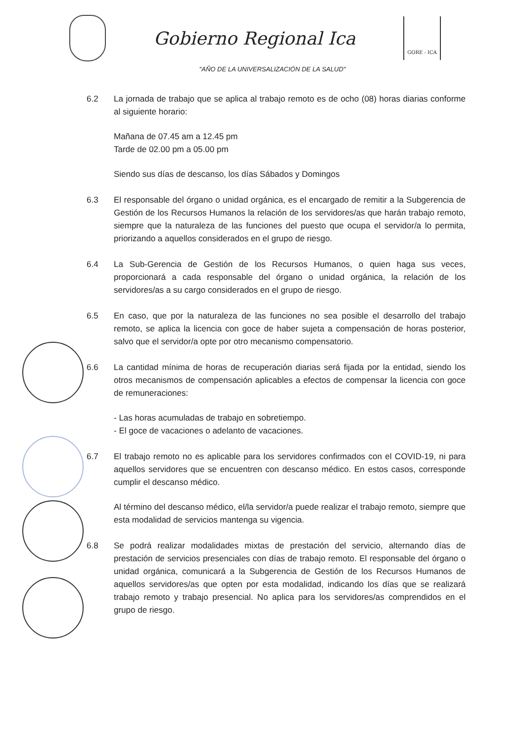Gobierno Regional Ica
GORE - ICA
"AÑO DE LA UNIVERSALIZACIÓN DE LA SALUD"
6.2 La jornada de trabajo que se aplica al trabajo remoto es de ocho (08) horas diarias conforme al siguiente horario:
Mañana de 07.45 am a 12.45 pm
Tarde de 02.00 pm a 05.00 pm
Siendo sus días de descanso, los días Sábados y Domingos
6.3 El responsable del órgano o unidad orgánica, es el encargado de remitir a la Subgerencia de Gestión de los Recursos Humanos la relación de los servidores/as que harán trabajo remoto, siempre que la naturaleza de las funciones del puesto que ocupa el servidor/a lo permita, priorizando a aquellos considerados en el grupo de riesgo.
6.4 La Sub-Gerencia de Gestión de los Recursos Humanos, o quien haga sus veces, proporcionará a cada responsable del órgano o unidad orgánica, la relación de los servidores/as a su cargo considerados en el grupo de riesgo.
6.5 En caso, que por la naturaleza de las funciones no sea posible el desarrollo del trabajo remoto, se aplica la licencia con goce de haber sujeta a compensación de horas posterior, salvo que el servidor/a opte por otro mecanismo compensatorio.
6.6 La cantidad mínima de horas de recuperación diarias será fijada por la entidad, siendo los otros mecanismos de compensación aplicables a efectos de compensar la licencia con goce de remuneraciones:
- Las horas acumuladas de trabajo en sobretiempo.
- El goce de vacaciones o adelanto de vacaciones.
6.7 El trabajo remoto no es aplicable para los servidores confirmados con el COVID-19, ni para aquellos servidores que se encuentren con descanso médico. En estos casos, corresponde cumplir el descanso médico.
Al término del descanso médico, el/la servidor/a puede realizar el trabajo remoto, siempre que esta modalidad de servicios mantenga su vigencia.
6.8 Se podrá realizar modalidades mixtas de prestación del servicio, alternando días de prestación de servicios presenciales con días de trabajo remoto. El responsable del órgano o unidad orgánica, comunicará a la Subgerencia de Gestión de los Recursos Humanos de aquellos servidores/as que opten por esta modalidad, indicando los días que se realizará trabajo remoto y trabajo presencial. No aplica para los servidores/as comprendidos en el grupo de riesgo.